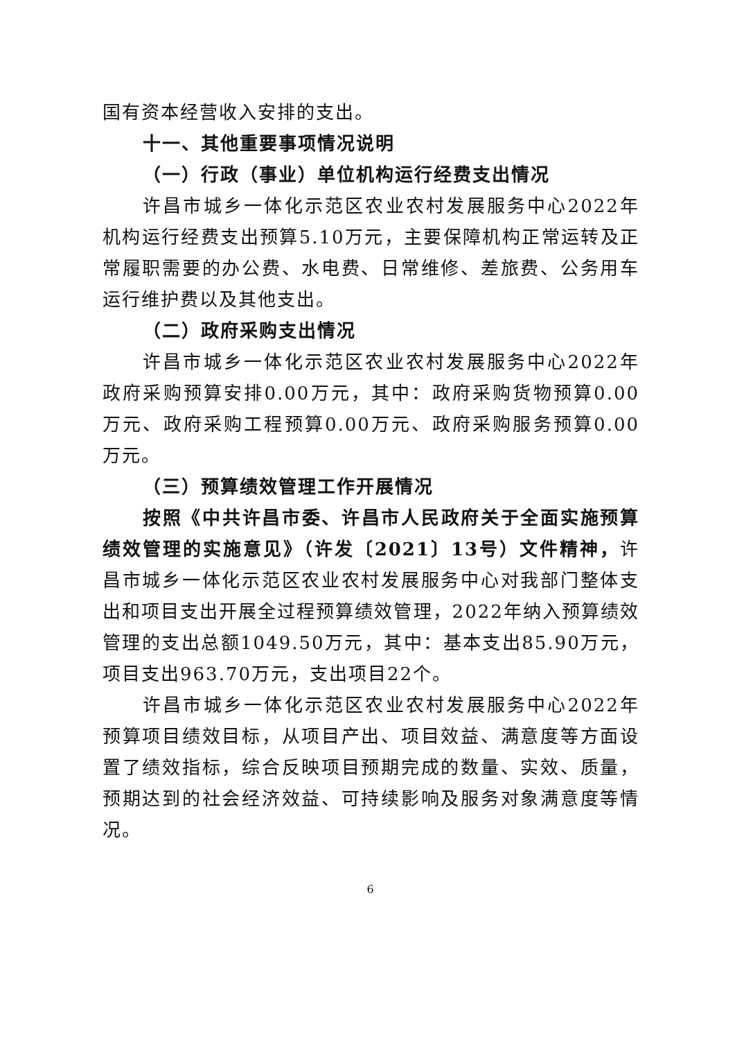国有资本经营收入安排的支出。
十一、其他重要事项情况说明
（一）行政（事业）单位机构运行经费支出情况
许昌市城乡一体化示范区农业农村发展服务中心2022年机构运行经费支出预算5.10万元，主要保障机构正常运转及正常履职需要的办公费、水电费、日常维修、差旅费、公务用车运行维护费以及其他支出。
（二）政府采购支出情况
许昌市城乡一体化示范区农业农村发展服务中心2022年政府采购预算安排0.00万元，其中：政府采购货物预算0.00万元、政府采购工程预算0.00万元、政府采购服务预算0.00万元。
（三）预算绩效管理工作开展情况
按照《中共许昌市委、许昌市人民政府关于全面实施预算绩效管理的实施意见》（许发〔2021〕13号）文件精神，许昌市城乡一体化示范区农业农村发展服务中心对我部门整体支出和项目支出开展全过程预算绩效管理，2022年纳入预算绩效管理的支出总额1049.50万元，其中：基本支出85.90万元，项目支出963.70万元，支出项目22个。
许昌市城乡一体化示范区农业农村发展服务中心2022年预算项目绩效目标，从项目产出、项目效益、满意度等方面设置了绩效指标，综合反映项目预期完成的数量、实效、质量，预期达到的社会经济效益、可持续影响及服务对象满意度等情况。
6